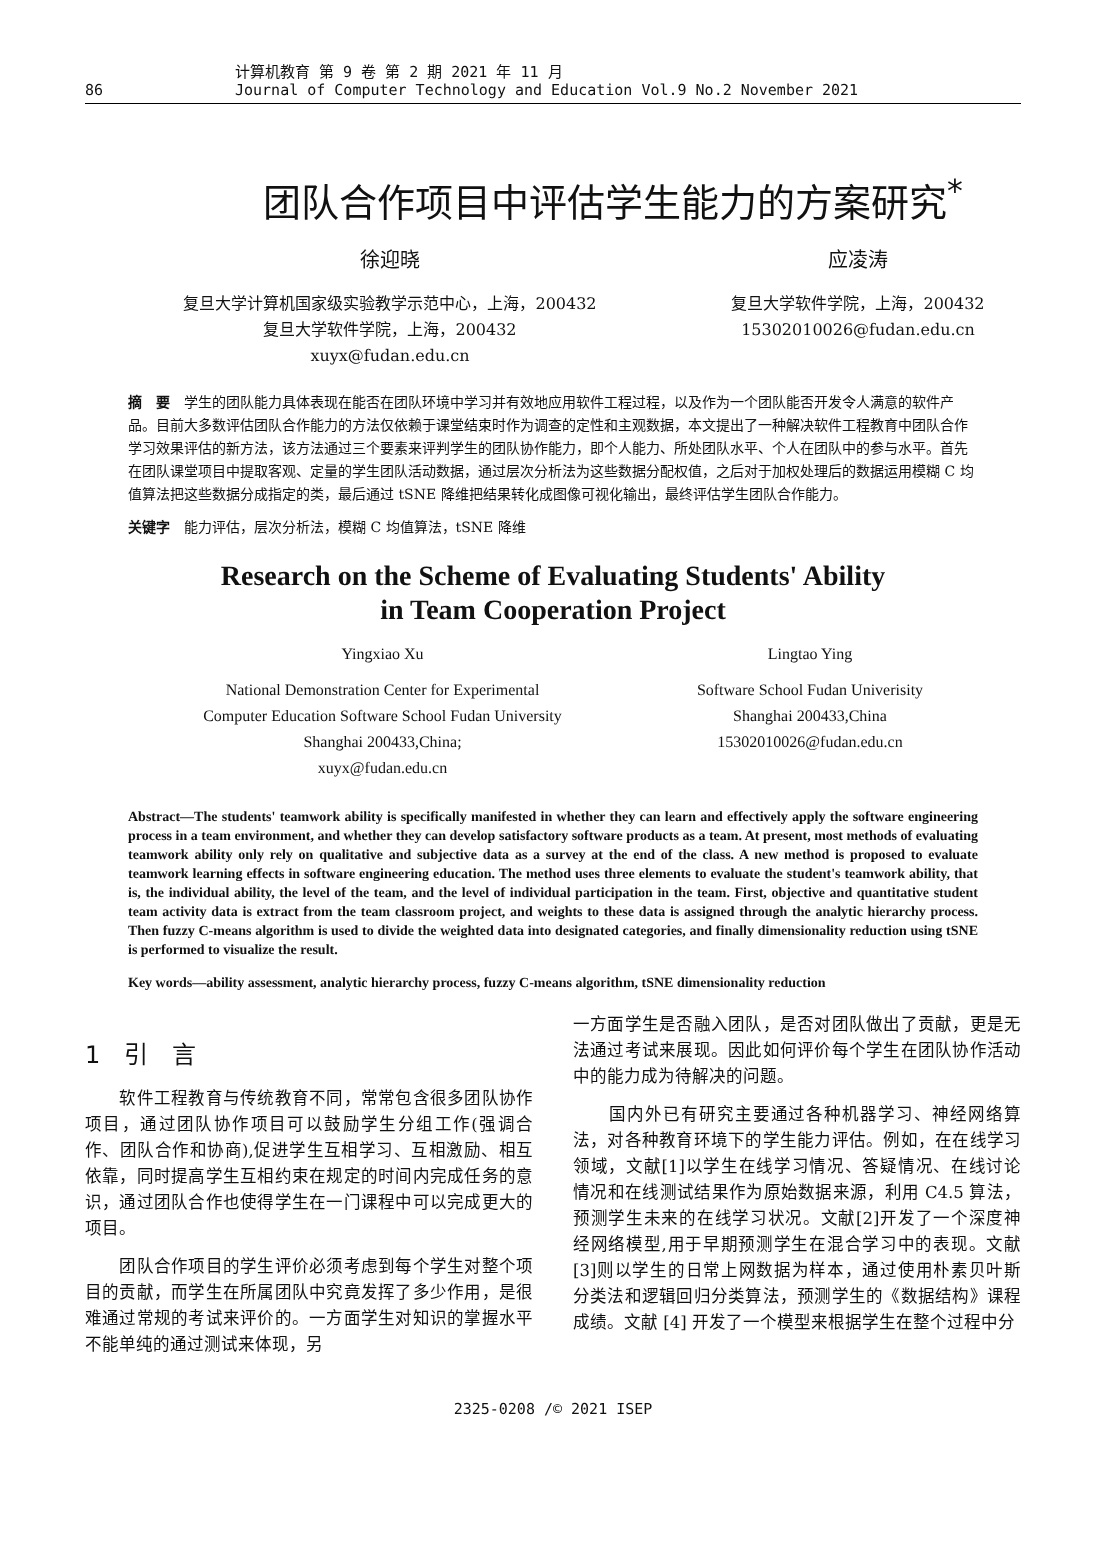86 计算机教育 第 9 卷 第 2 期 2021 年 11 月
Journal of Computer Technology and Education Vol.9 No.2 November 2021
团队合作项目中评估学生能力的方案研究<sup>*</sup>
徐迎晓
复旦大学计算机国家级实验教学示范中心，上海，200432
复旦大学软件学院，上海，200432
xuyx@fudan.edu.cn
应凌涛
复旦大学软件学院，上海，200432
15302010026@fudan.edu.cn
摘　要　学生的团队能力具体表现在能否在团队环境中学习并有效地应用软件工程过程，以及作为一个团队能否开发令人满意的软件产品。目前大多数评估团队合作能力的方法仅依赖于课堂结束时作为调查的定性和主观数据，本文提出了一种解决软件工程教育中团队合作学习效果评估的新方法，该方法通过三个要素来评判学生的团队协作能力，即个人能力、所处团队水平、个人在团队中的参与水平。首先在团队课堂项目中提取客观、定量的学生团队活动数据，通过层次分析法为这些数据分配权值，之后对于加权处理后的数据运用模糊 C 均值算法把这些数据分成指定的类，最后通过 tSNE 降维把结果转化成图像可视化输出，最终评估学生团队合作能力。
关键字　能力评估，层次分析法，模糊 C 均值算法，tSNE 降维
Research on the Scheme of Evaluating Students' Ability
in Team Cooperation Project
Yingxiao Xu
National Demonstration Center for Experimental
Computer Education Software School Fudan University
Shanghai 200433,China;
xuyx@fudan.edu.cn
Lingtao Ying
Software School Fudan Univerisity
Shanghai 200433,China
15302010026@fudan.edu.cn
Abstract—The students' teamwork ability is specifically manifested in whether they can learn and effectively apply the software engineering process in a team environment, and whether they can develop satisfactory software products as a team. At present, most methods of evaluating teamwork ability only rely on qualitative and subjective data as a survey at the end of the class. A new method is proposed to evaluate teamwork learning effects in software engineering education. The method uses three elements to evaluate the student's teamwork ability, that is, the individual ability, the level of the team, and the level of individual participation in the team. First, objective and quantitative student team activity data is extract from the team classroom project, and weights to these data is assigned through the analytic hierarchy process. Then fuzzy C-means algorithm is used to divide the weighted data into designated categories, and finally dimensionality reduction using tSNE is performed to visualize the result.
Key words—ability assessment, analytic hierarchy process, fuzzy C-means algorithm, tSNE dimensionality reduction
1　引　言
　　软件工程教育与传统教育不同，常常包含很多团队协作项目，通过团队协作项目可以鼓励学生分组工作(强调合作、团队合作和协商),促进学生互相学习、互相激励、相互依靠，同时提高学生互相约束在规定的时间内完成任务的意识，通过团队合作也使得学生在一门课程中可以完成更大的项目。
　　团队合作项目的学生评价必须考虑到每个学生对整个项目的贡献，而学生在所属团队中究竟发挥了多少作用，是很难通过常规的考试来评价的。一方面学生对知识的掌握水平不能单纯的通过测试来体现，另
一方面学生是否融入团队，是否对团队做出了贡献，更是无法通过考试来展现。因此如何评价每个学生在团队协作活动中的能力成为待解决的问题。
　　国内外已有研究主要通过各种机器学习、神经网络算法，对各种教育环境下的学生能力评估。例如，在在线学习领域，文献[1]以学生在线学习情况、答疑情况、在线讨论情况和在线测试结果作为原始数据来源，利用 C4.5 算法，预测学生未来的在线学习状况。文献[2]开发了一个深度神经网络模型,用于早期预测学生在混合学习中的表现。文献[3]则以学生的日常上网数据为样本，通过使用朴素贝叶斯分类法和逻辑回归分类算法，预测学生的《数据结构》课程成绩。文献 [4] 开发了一个模型来根据学生在整个过程中分
2325-0208 /© 2021 ISEP